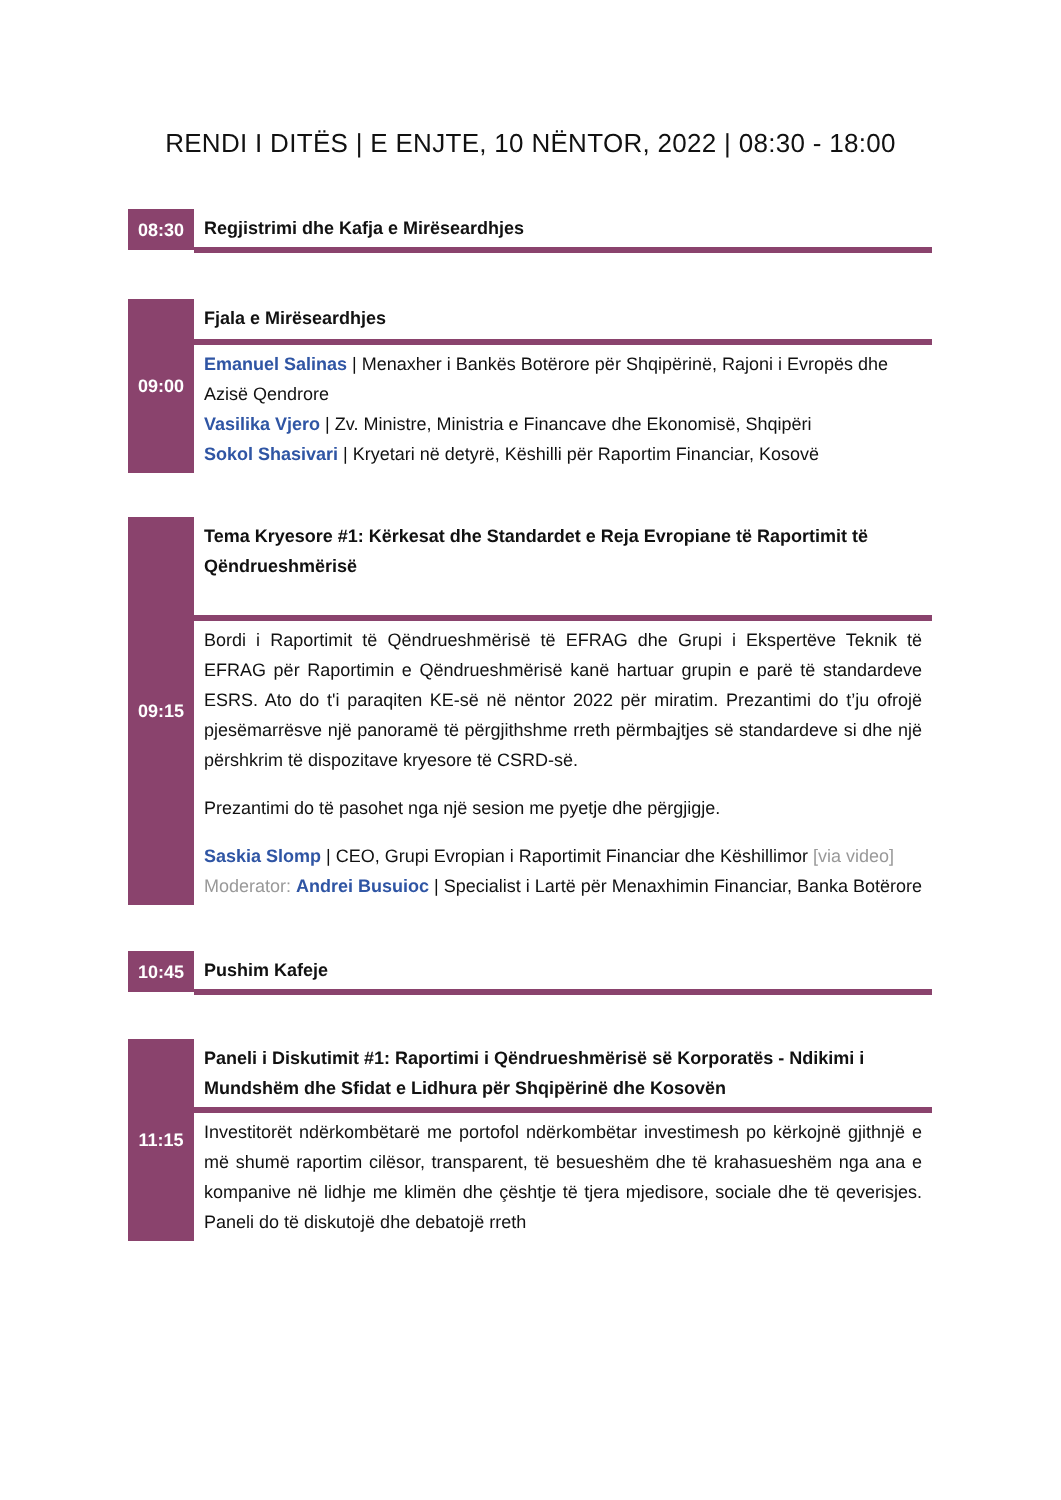RENDI I DITËS | E ENJTE, 10 NËNTOR, 2022 | 08:30 - 18:00
| 08:30 | Regjistrimi dhe Kafja e Mirëseardhjes |
| 09:00 | Fjala e Mirëseardhjes |
| | Emanuel Salinas / Menaxher i Bankës Botërore për Shqipërinë, Rajoni i Evropës dhe Azisë Qendrore Vasilika Vjero / Zv. Ministre, Ministria e Financave dhe Ekonomisë, Shqipëri Sokol Shasivari / Kryetari në detyrë, Këshilli për Raportim Financiar, Kosovë |
| 09:15 | Tema Kryesore #1: Kërkesat dhe Standardet e Reja Evropiane të Raportimit të Qëndrueshmërisë |
| | Bordi i Raportimit të Qëndrueshmërisë të EFRAG dhe Grupi i Ekspertëve Teknik të EFRAG për Raportimin e Qëndrueshmërisë kanë hartuar grupin e parë të standardeve ESRS. Ato do t'i paraqiten KE-së në nëntor 2022 për miratim. Prezantimi do t’ju ofrojë pjesëmarrësve një panoramë të përgjithshme rreth përmbajtjes së standardeve si dhe një përshkrim të dispozitave kryesore të CSRD-së. Prezantimi do të pasohet nga një sesion me pyetje dhe përgjigje. Saskia Slomp / CEO, Grupi Evropian i Raportimit Financiar dhe Këshillimor [via video] Moderator: Andrei Busuioc / Specialist i Lartë për Menaxhimin Financiar, Banka Botërore |
| 10:45 | Pushim Kafeje |
| 11:15 | Paneli i Diskutimit #1: Raportimi i Qëndrueshmërisë së Korporatës - Ndikimi i Mundshëm dhe Sfidat e Lidhura për Shqipërinë dhe Kosovën |
| | Investitorët ndërkombëtarë me portofol ndërkombëtar investimesh po kërkojnë gjithnjë e më shumë raportim cilësor, transparent, të besueshëm dhe të krahasueshëm nga ana e kompanive në lidhje me klimën dhe çështje të tjera mjedisore, sociale dhe të qeverisjes. Paneli do të diskutojë dhe debatojë rreth |